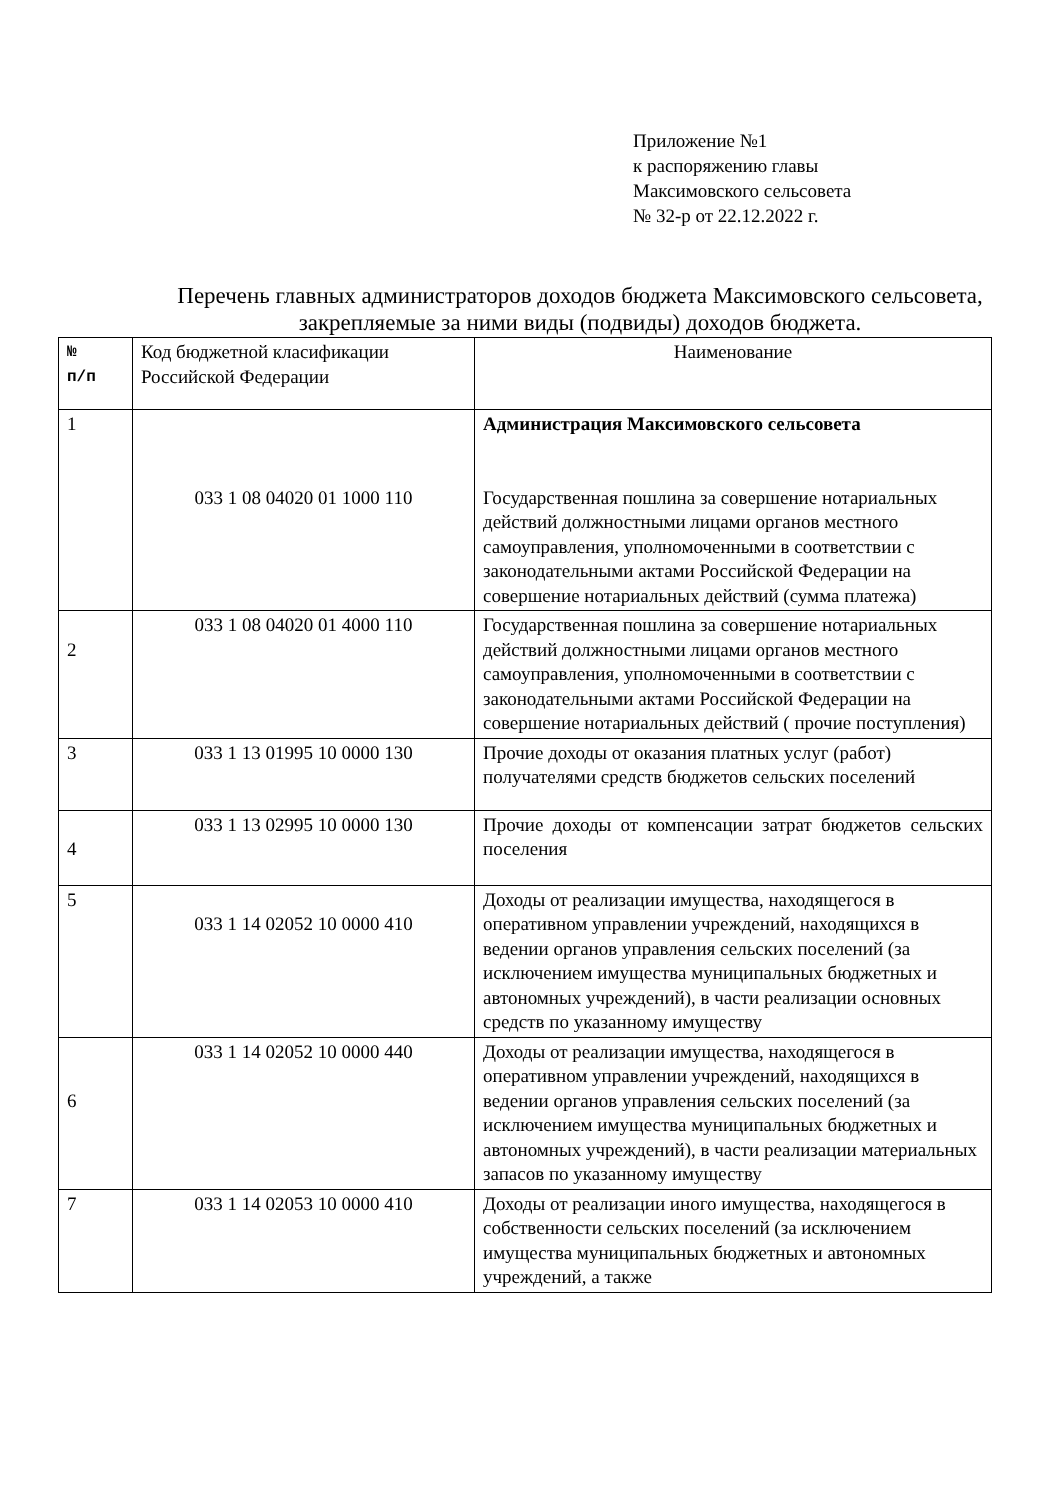Приложение №1
к распоряжению главы
Максимовского сельсовета
№ 32-р от 22.12.2022 г.
Перечень главных администраторов доходов бюджета Максимовского сельсовета, закрепляемые за ними виды (подвиды) доходов бюджета.
| № п/п | Код бюджетной класификации Российской Федерации | Наименование |
| --- | --- | --- |
| 1 | 033 1 08 04020 01 1000 110 | Администрация Максимовского сельсовета Государственная пошлина за совершение нотариальных действий должностными лицами органов местного самоуправления, уполномоченными в соответствии с законодательными актами Российской Федерации на совершение нотариальных действий (сумма платежа) |
| 2 | 033 1 08 04020 01 4000 110 | Государственная пошлина за совершение нотариальных действий должностными лицами органов местного самоуправления, уполномоченными в соответствии с законодательными актами Российской Федерации на совершение нотариальных действий ( прочие поступления) |
| 3 | 033 1 13 01995 10 0000 130 | Прочие доходы от оказания платных услуг (работ) получателями средств бюджетов сельских поселений |
| 4 | 033 1 13 02995 10 0000 130 | Прочие доходы от компенсации затрат бюджетов сельских поселения |
| 5 | 033 1 14 02052 10 0000 410 | Доходы от реализации имущества, находящегося в оперативном управлении учреждений, находящихся в ведении органов управления сельских поселений (за исключением имущества муниципальных бюджетных и автономных учреждений), в части реализации основных средств по указанному имуществу |
| 6 | 033 1 14 02052 10 0000 440 | Доходы от реализации имущества, находящегося в оперативном управлении учреждений, находящихся в ведении органов управления сельских поселений (за исключением имущества муниципальных бюджетных и автономных учреждений), в части реализации материальных запасов по указанному имуществу |
| 7 | 033 1 14 02053 10 0000 410 | Доходы от реализации иного имущества, находящегося в собственности сельских поселений (за исключением имущества муниципальных бюджетных и автономных учреждений, а также |